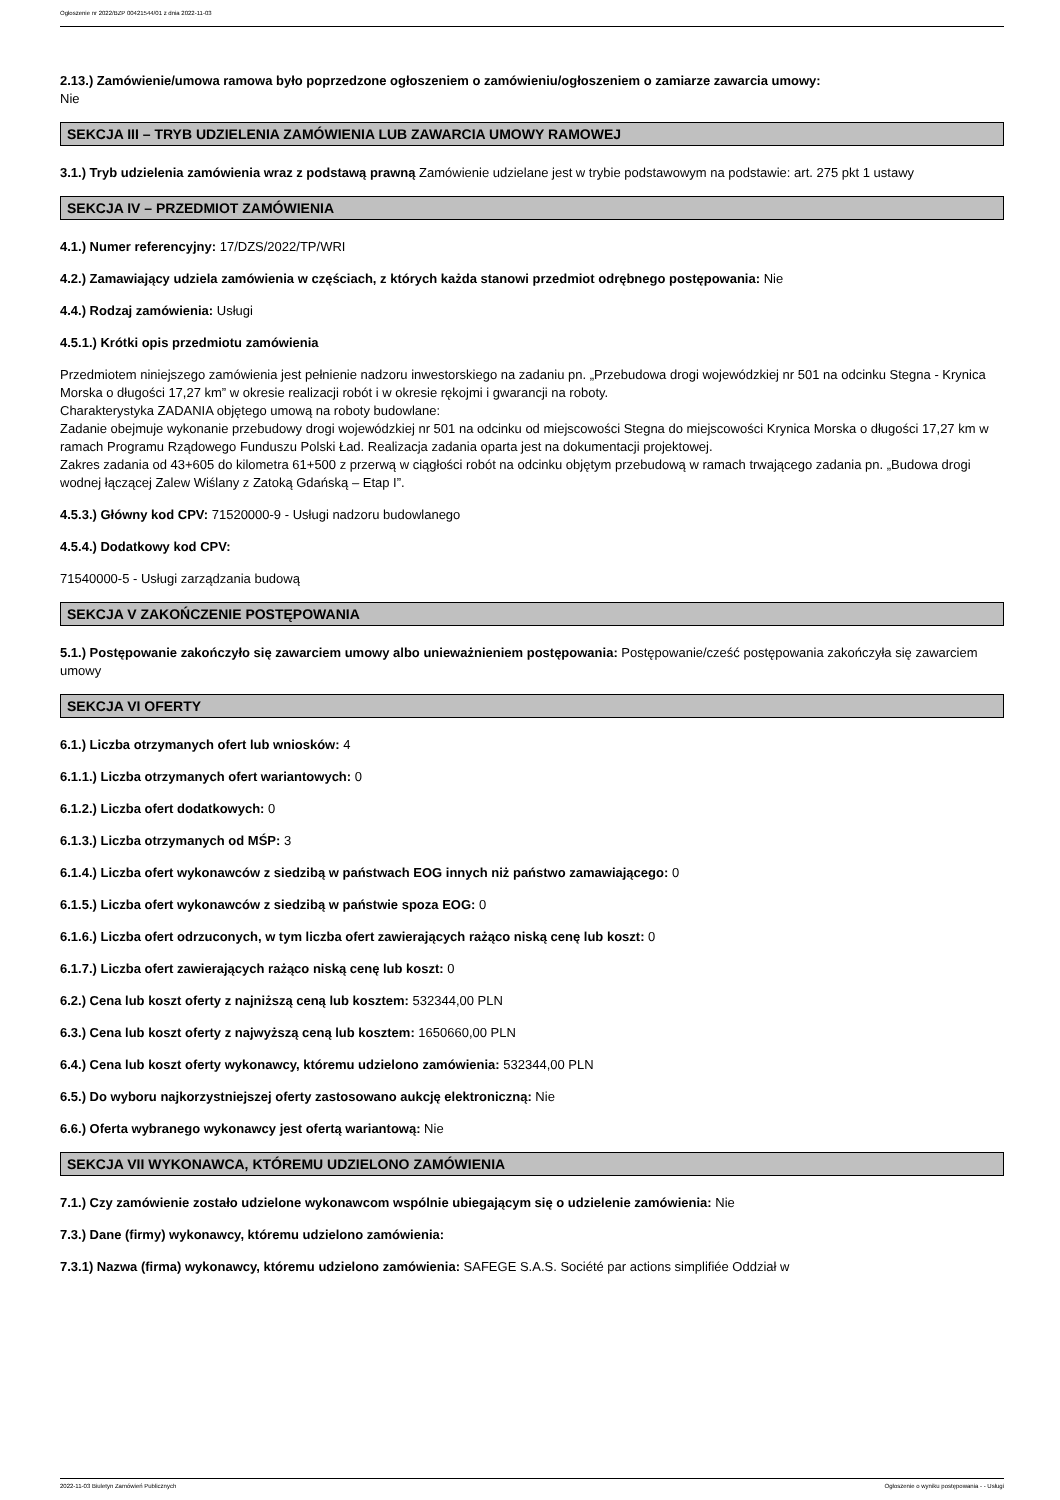Ogłoszenie nr 2022/BZP 00421544/01 z dnia 2022-11-03
2.13.) Zamówienie/umowa ramowa było poprzedzone ogłoszeniem o zamówieniu/ogłoszeniem o zamiarze zawarcia umowy:
Nie
SEKCJA III – TRYB UDZIELENIA ZAMÓWIENIA LUB ZAWARCIA UMOWY RAMOWEJ
3.1.) Tryb udzielenia zamówienia wraz z podstawą prawną Zamówienie udzielane jest w trybie podstawowym na podstawie: art. 275 pkt 1 ustawy
SEKCJA IV – PRZEDMIOT ZAMÓWIENIA
4.1.) Numer referencyjny: 17/DZS/2022/TP/WRI
4.2.) Zamawiający udziela zamówienia w częściach, z których każda stanowi przedmiot odrębnego postępowania: Nie
4.4.) Rodzaj zamówienia: Usługi
4.5.1.) Krótki opis przedmiotu zamówienia
Przedmiotem niniejszego zamówienia jest pełnienie nadzoru inwestorskiego na zadaniu pn. „Przebudowa drogi wojewódzkiej nr 501 na odcinku Stegna - Krynica Morska o długości 17,27 km” w okresie realizacji robót i w okresie rękojmi i gwarancji na roboty.
Charakterystyka ZADANIA objętego umową na roboty budowlane:
Zadanie obejmuje wykonanie przebudowy drogi wojewódzkiej nr 501 na odcinku od miejscowości Stegna do miejscowości Krynica Morska o długości 17,27 km w ramach Programu Rządowego Funduszu Polski Ład. Realizacja zadania oparta jest na dokumentacji projektowej.
Zakres zadania od 43+605 do kilometra 61+500 z przerwą w ciągłości robót na odcinku objętym przebudową w ramach trwającego zadania pn. „Budowa drogi wodnej łączącej Zalew Wiślany z Zatoką Gdańską – Etap I”.
4.5.3.) Główny kod CPV: 71520000-9 - Usługi nadzoru budowlanego
4.5.4.) Dodatkowy kod CPV:
71540000-5 - Usługi zarządzania budową
SEKCJA V ZAKOŃCZENIE POSTĘPOWANIA
5.1.) Postępowanie zakończyło się zawarciem umowy albo unieważnieniem postępowania: Postępowanie/cześć postępowania zakończyła się zawarciem umowy
SEKCJA VI OFERTY
6.1.) Liczba otrzymanych ofert lub wniosków: 4
6.1.1.) Liczba otrzymanych ofert wariantowych: 0
6.1.2.) Liczba ofert dodatkowych: 0
6.1.3.) Liczba otrzymanych od MŚP: 3
6.1.4.) Liczba ofert wykonawców z siedzibą w państwach EOG innych niż państwo zamawiającego: 0
6.1.5.) Liczba ofert wykonawców z siedzibą w państwie spoza EOG: 0
6.1.6.) Liczba ofert odrzuconych, w tym liczba ofert zawierających rażąco niską cenę lub koszt: 0
6.1.7.) Liczba ofert zawierających rażąco niską cenę lub koszt: 0
6.2.) Cena lub koszt oferty z najniższą ceną lub kosztem: 532344,00 PLN
6.3.) Cena lub koszt oferty z najwyższą ceną lub kosztem: 1650660,00 PLN
6.4.) Cena lub koszt oferty wykonawcy, któremu udzielono zamówienia: 532344,00 PLN
6.5.) Do wyboru najkorzystniejszej oferty zastosowano aukcję elektroniczną: Nie
6.6.) Oferta wybranego wykonawcy jest ofertą wariantową: Nie
SEKCJA VII WYKONAWCA, KTÓREMU UDZIELONO ZAMÓWIENIA
7.1.) Czy zamówienie zostało udzielone wykonawcom wspólnie ubiegającym się o udzielenie zamówienia: Nie
7.3.) Dane (firmy) wykonawcy, któremu udzielono zamówienia:
7.3.1) Nazwa (firma) wykonawcy, któremu udzielono zamówienia: SAFEGE S.A.S. Société par actions simplifiée Oddział w
2022-11-03 Biuletyn Zamówień Publicznych Ogłoszenie o wyniku postępowania - - Usługi